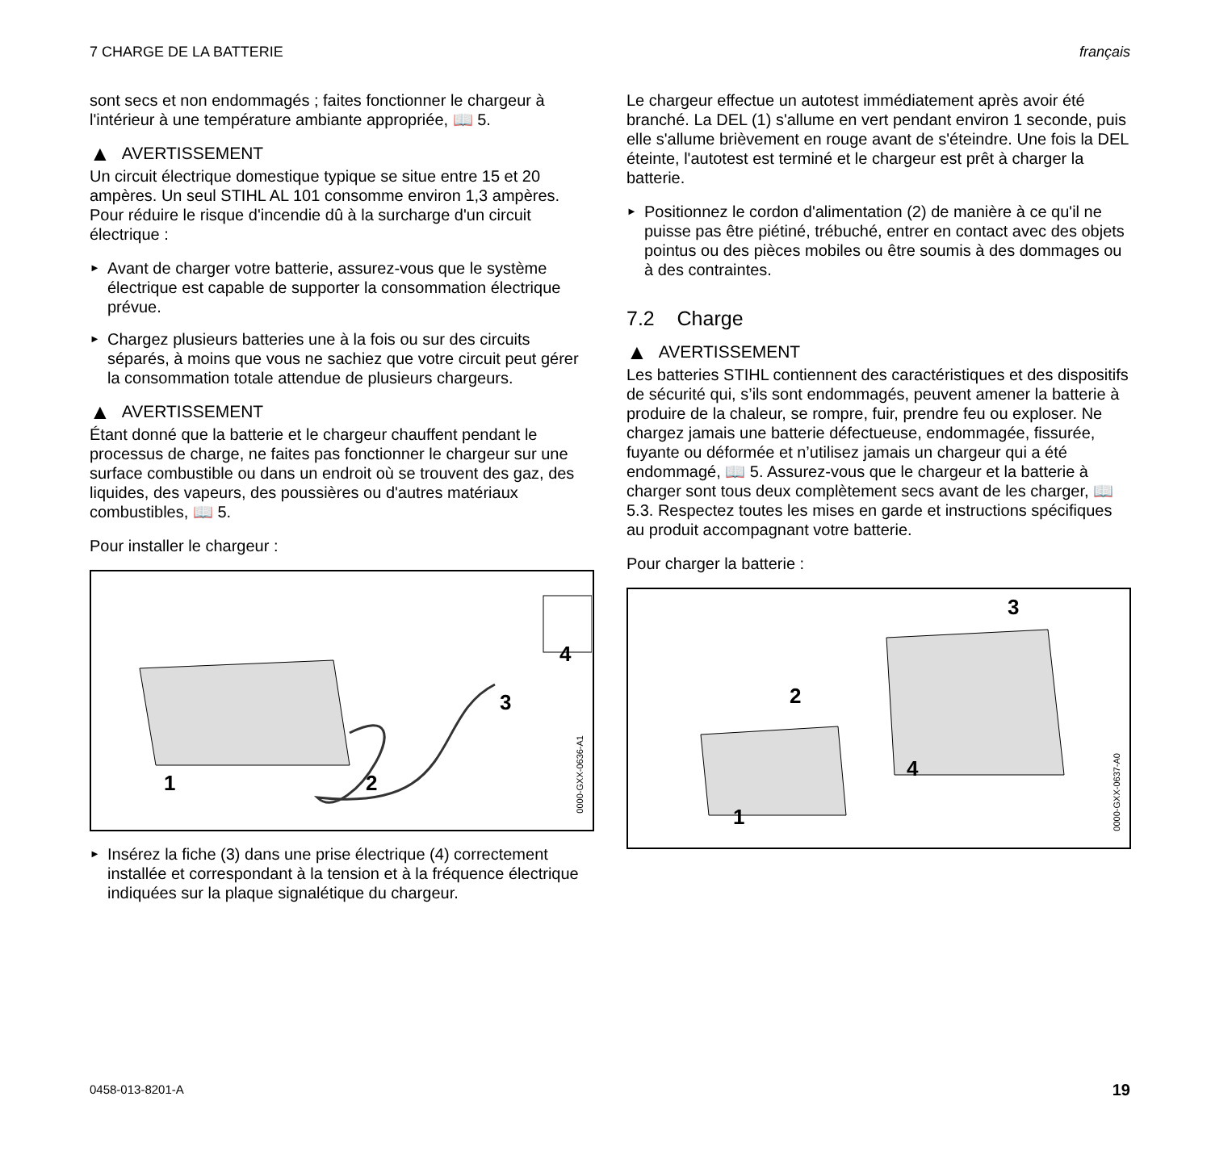7 CHARGE DE LA BATTERIE français
sont secs et non endommagés ; faites fonctionner le chargeur à l'intérieur à une température ambiante appropriée, 📖 5.
▲ AVERTISSEMENT
Un circuit électrique domestique typique se situe entre 15 et 20 ampères. Un seul STIHL AL 101 consomme environ 1,3 ampères. Pour réduire le risque d'incendie dû à la surcharge d'un circuit électrique :
► Avant de charger votre batterie, assurez-vous que le système électrique est capable de supporter la consommation électrique prévue.
► Chargez plusieurs batteries une à la fois ou sur des circuits séparés, à moins que vous ne sachiez que votre circuit peut gérer la consommation totale attendue de plusieurs chargeurs.
▲ AVERTISSEMENT
Étant donné que la batterie et le chargeur chauffent pendant le processus de charge, ne faites pas fonctionner le chargeur sur une surface combustible ou dans un endroit où se trouvent des gaz, des liquides, des vapeurs, des poussières ou d'autres matériaux combustibles, 📖 5.
Pour installer le chargeur :
1 2
3
4
0000-GXX-0636-A1
► Insérez la fiche (3) dans une prise électrique (4) correctement installée et correspondant à la tension et à la fréquence électrique indiquées sur la plaque signalétique du chargeur.
Le chargeur effectue un autotest immédiatement après avoir été branché. La DEL (1) s'allume en vert pendant environ 1 seconde, puis elle s'allume brièvement en rouge avant de s'éteindre. Une fois la DEL éteinte, l'autotest est terminé et le chargeur est prêt à charger la batterie.
► Positionnez le cordon d'alimentation (2) de manière à ce qu'il ne puisse pas être piétiné, trébuché, entrer en contact avec des objets pointus ou des pièces mobiles ou être soumis à des dommages ou à des contraintes.
7.2 Charge
▲ AVERTISSEMENT
Les batteries STIHL contiennent des caractéristiques et des dispositifs de sécurité qui, s’ils sont endommagés, peuvent amener la batterie à produire de la chaleur, se rompre, fuir, prendre feu ou exploser. Ne chargez jamais une batterie défectueuse, endommagée, fissurée, fuyante ou déformée et n’utilisez jamais un chargeur qui a été endommagé, 📖 5. Assurez-vous que le chargeur et la batterie à charger sont tous deux complètement secs avant de les charger, 📖 5.3. Respectez toutes les mises en garde et instructions spécifiques au produit accompagnant votre batterie.
Pour charger la batterie :
1
2
3
4
0000-GXX-0637-A0
0458-013-8201-A 19